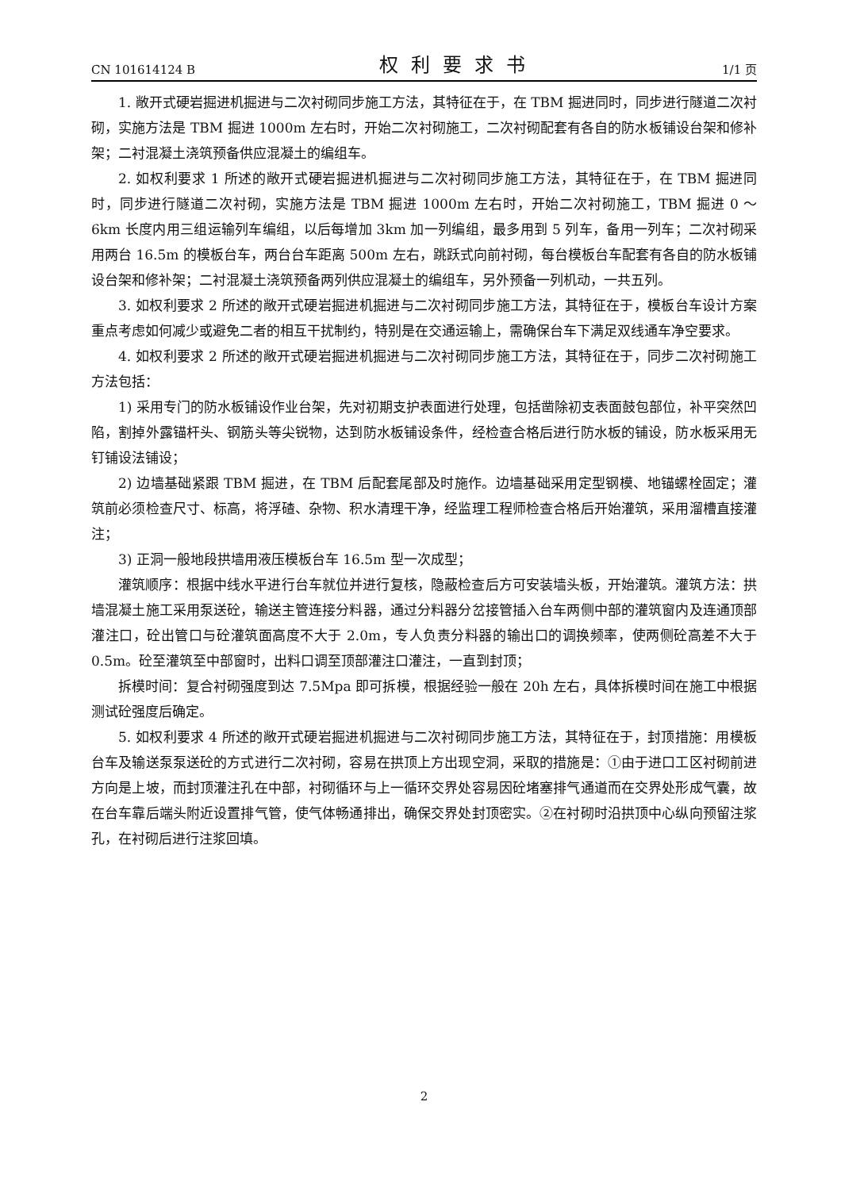CN 101614124 B 权利要求书 1/1 页
1. 敞开式硬岩掘进机掘进与二次衬砌同步施工方法，其特征在于，在 TBM 掘进同时，同步进行隧道二次衬砌，实施方法是 TBM 掘进 1000m 左右时，开始二次衬砌施工，二次衬砌配套有各自的防水板铺设台架和修补架；二衬混凝土浇筑预备供应混凝土的编组车。
2. 如权利要求 1 所述的敞开式硬岩掘进机掘进与二次衬砌同步施工方法，其特征在于，在 TBM 掘进同时，同步进行隧道二次衬砌，实施方法是 TBM 掘进 1000m 左右时，开始二次衬砌施工，TBM 掘进 0 ～ 6km 长度内用三组运输列车编组，以后每增加 3km 加一列编组，最多用到 5 列车，备用一列车；二次衬砌采用两台 16.5m 的模板台车，两台台车距离 500m 左右，跳跃式向前衬砌，每台模板台车配套有各自的防水板铺设台架和修补架；二衬混凝土浇筑预备两列供应混凝土的编组车，另外预备一列机动，一共五列。
3. 如权利要求 2 所述的敞开式硬岩掘进机掘进与二次衬砌同步施工方法，其特征在于，模板台车设计方案重点考虑如何减少或避免二者的相互干扰制约，特别是在交通运输上，需确保台车下满足双线通车净空要求。
4. 如权利要求 2 所述的敞开式硬岩掘进机掘进与二次衬砌同步施工方法，其特征在于，同步二次衬砌施工方法包括：
1) 采用专门的防水板铺设作业台架，先对初期支护表面进行处理，包括凿除初支表面鼓包部位，补平突然凹陷，割掉外露锚杆头、钢筋头等尖锐物，达到防水板铺设条件，经检查合格后进行防水板的铺设，防水板采用无钉铺设法铺设；
2) 边墙基础紧跟 TBM 掘进，在 TBM 后配套尾部及时施作。边墙基础采用定型钢模、地锚螺栓固定；灌筑前必须检查尺寸、标高，将浮碴、杂物、积水清理干净，经监理工程师检查合格后开始灌筑，采用溜槽直接灌注；
3) 正洞一般地段拱墙用液压模板台车 16.5m 型一次成型；
灌筑顺序：根据中线水平进行台车就位并进行复核，隐蔽检查后方可安装墙头板，开始灌筑。灌筑方法：拱墙混凝土施工采用泵送砼，输送主管连接分料器，通过分料器分岔接管插入台车两侧中部的灌筑窗内及连通顶部灌注口，砼出管口与砼灌筑面高度不大于 2.0m，专人负责分料器的输出口的调换频率，使两侧砼高差不大于 0.5m。砼至灌筑至中部窗时，出料口调至顶部灌注口灌注，一直到封顶；
拆模时间：复合衬砌强度到达 7.5Mpa 即可拆模，根据经验一般在 20h 左右，具体拆模时间在施工中根据测试砼强度后确定。
5. 如权利要求 4 所述的敞开式硬岩掘进机掘进与二次衬砌同步施工方法，其特征在于，封顶措施：用模板台车及输送泵泵送砼的方式进行二次衬砌，容易在拱顶上方出现空洞，采取的措施是：①由于进口工区衬砌前进方向是上坡，而封顶灌注孔在中部，衬砌循环与上一循环交界处容易因砼堵塞排气通道而在交界处形成气囊，故在台车靠后端头附近设置排气管，使气体畅通排出，确保交界处封顶密实。②在衬砌时沿拱顶中心纵向预留注浆孔，在衬砌后进行注浆回填。
2